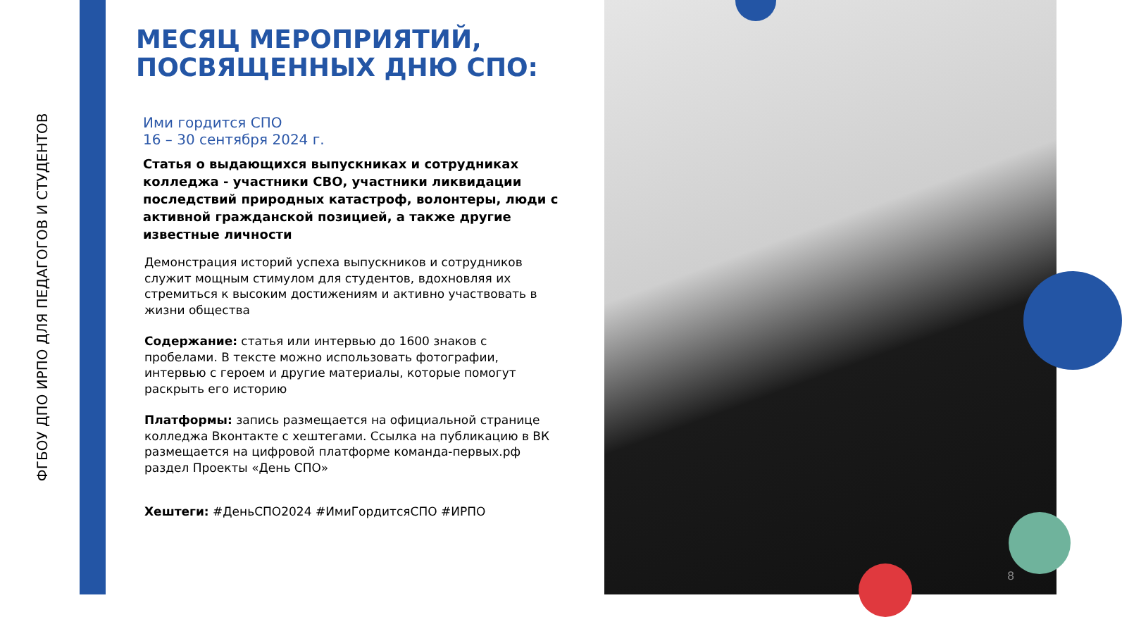ФГБОУ ДПО ИРПО ДЛЯ ПЕДАГОГОВ И СТУДЕНТОВ
МЕСЯЦ МЕРОПРИЯТИЙ, ПОСВЯЩЕННЫХ ДНЮ СПО:
Ими гордится СПО
16 – 30 сентября 2024 г.
Статья о выдающихся выпускниках и сотрудниках колледжа - участники СВО, участники ликвидации последствий природных катастроф, волонтеры, люди с активной гражданской позицией, а также другие известные личности
Демонстрация историй успеха выпускников и сотрудников служит мощным стимулом для студентов, вдохновляя их стремиться к высоким достижениям и активно участвовать в жизни общества
Содержание: статья или интервью до 1600 знаков с пробелами. В тексте можно использовать фотографии, интервью с героем и другие материалы, которые помогут раскрыть его историю
Платформы: запись размещается на официальной странице колледжа Вконтакте с хештегами. Ссылка на публикацию в ВК размещается на цифровой платформе команда-первых.рф раздел Проекты «День СПО»
Хештеги: #ДеньСПО2024 #ИмиГордитсяСПО #ИРПО
8